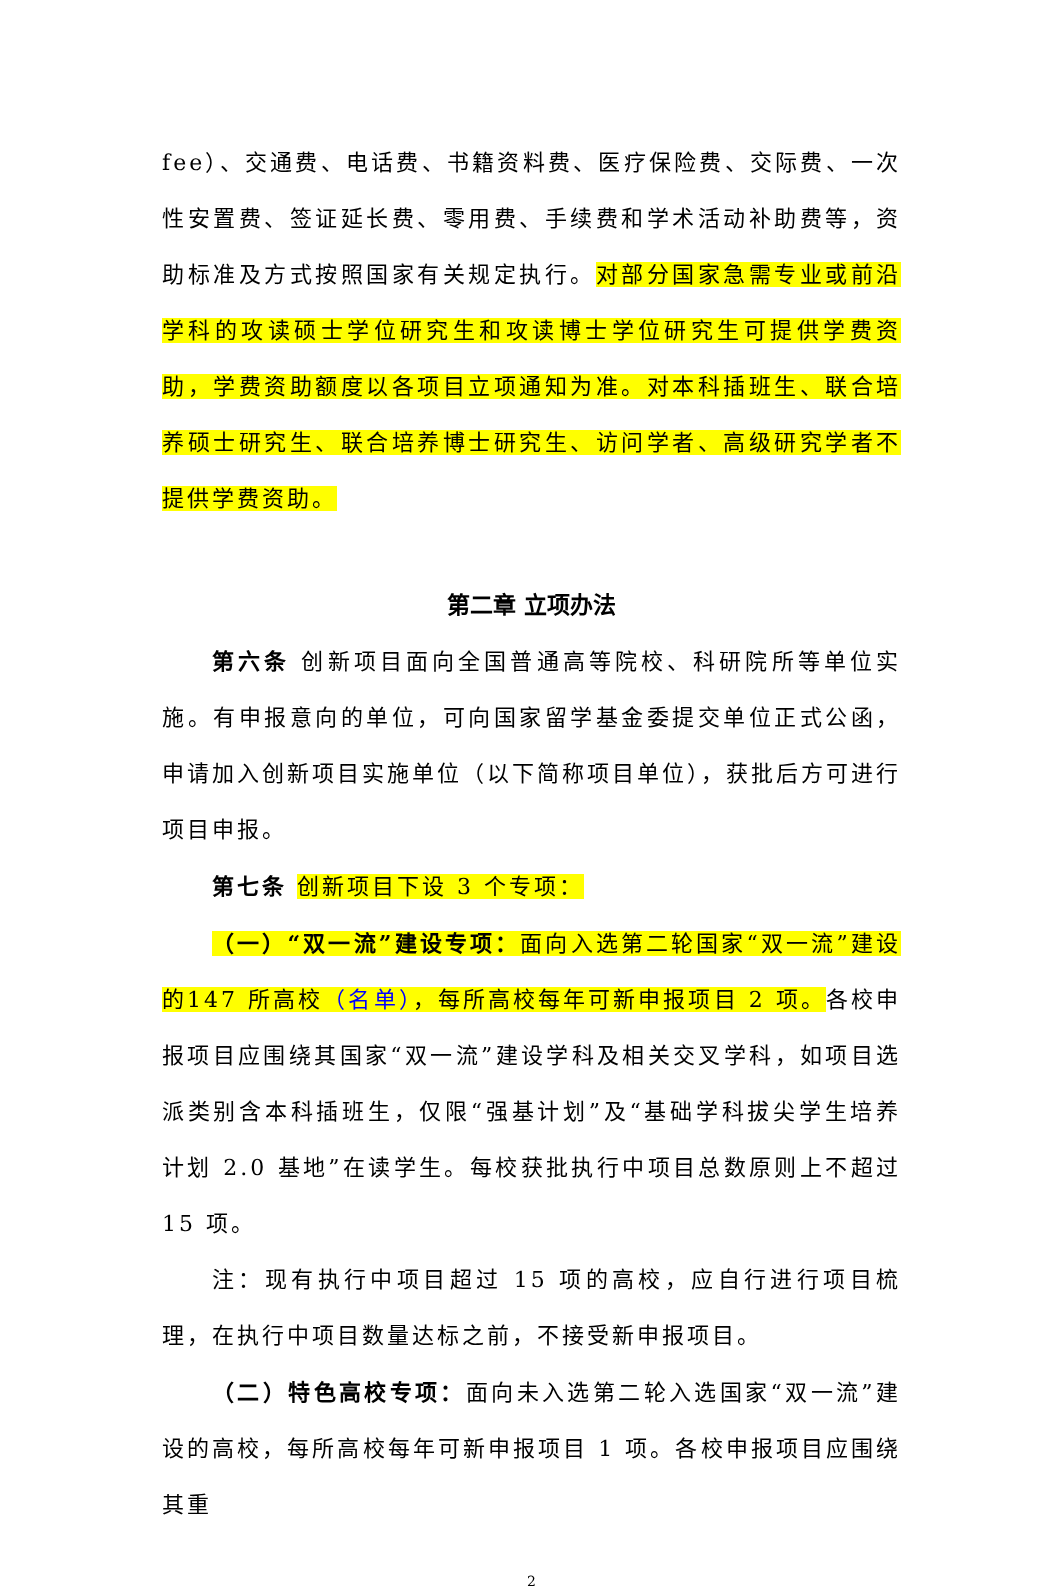fee）、交通费、电话费、书籍资料费、医疗保险费、交际费、一次性安置费、签证延长费、零用费、手续费和学术活动补助费等，资助标准及方式按照国家有关规定执行。对部分国家急需专业或前沿学科的攻读硕士学位研究生和攻读博士学位研究生可提供学费资助，学费资助额度以各项目立项通知为准。对本科插班生、联合培养硕士研究生、联合培养博士研究生、访问学者、高级研究学者不提供学费资助。
第二章 立项办法
第六条 创新项目面向全国普通高等院校、科研院所等单位实施。有申报意向的单位，可向国家留学基金委提交单位正式公函，申请加入创新项目实施单位（以下简称项目单位），获批后方可进行项目申报。
第七条 创新项目下设 3 个专项：
（一）“双一流”建设专项：面向入选第二轮国家“双一流”建设的147 所高校（名单），每所高校每年可新申报项目 2 项。各校申报项目应围绕其国家“双一流”建设学科及相关交叉学科，如项目选派类别含本科插班生，仅限“强基计划”及“基础学科拔尖学生培养计划 2.0 基地”在读学生。每校获批执行中项目总数原则上不超过 15 项。
注：现有执行中项目超过 15 项的高校，应自行进行项目梳理，在执行中项目数量达标之前，不接受新申报项目。
（二）特色高校专项：面向未入选第二轮入选国家“双一流”建设的高校，每所高校每年可新申报项目 1 项。各校申报项目应围绕其重
2